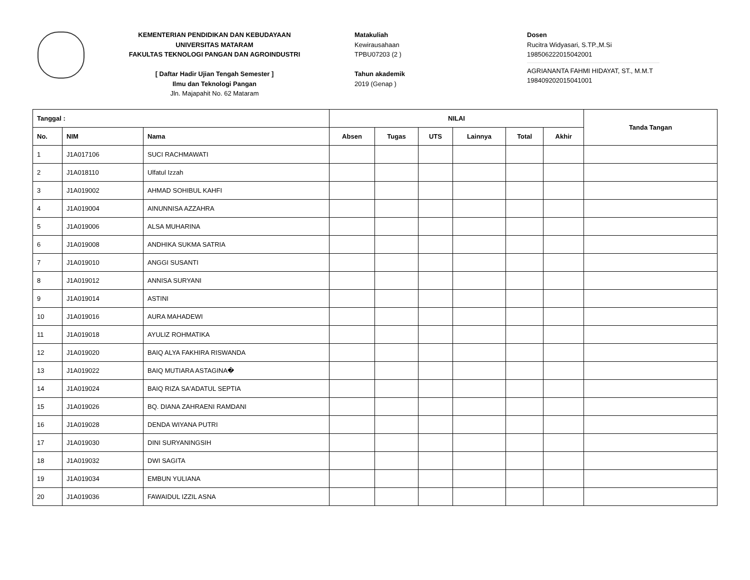KEMENTERIAN PENDIDIKAN DAN KEBUDAYAAN
UNIVERSITAS MATARAM
FAKULTAS TEKNOLOGI PANGAN DAN AGROINDUSTRI
[ Daftar Hadir Ujian Tengah Semester ]
Ilmu dan Teknologi Pangan
Jln. Majapahit No. 62 Mataram
Matakuliah
Kewirausahaan
TPBU07203 (2 )
Tahun akademik
2019 (Genap )
Dosen
Rucitra Widyasari, S.TP.,M.Si
198506222015042001
AGRIANANTA FAHMI HIDAYAT, ST., M.M.T
198409202015041001
| Tanggal : | | | NILAI | | | | | | Tanda Tangan |
| --- | --- | --- | --- | --- | --- | --- | --- | --- | --- |
| No. | NIM | Nama | Absen | Tugas | UTS | Lainnya | Total | Akhir | |
| 1 | J1A017106 | SUCI RACHMAWATI | | | | | | | |
| 2 | J1A018110 | Ulfatul Izzah | | | | | | | |
| 3 | J1A019002 | AHMAD SOHIBUL KAHFI | | | | | | | |
| 4 | J1A019004 | AINUNNISA AZZAHRA | | | | | | | |
| 5 | J1A019006 | ALSA MUHARINA | | | | | | | |
| 6 | J1A019008 | ANDHIKA SUKMA SATRIA | | | | | | | |
| 7 | J1A019010 | ANGGI SUSANTI | | | | | | | |
| 8 | J1A019012 | ANNISA SURYANI | | | | | | | |
| 9 | J1A019014 | ASTINI | | | | | | | |
| 10 | J1A019016 | AURA MAHADEWI | | | | | | | |
| 11 | J1A019018 | AYULIZ ROHMATIKA | | | | | | | |
| 12 | J1A019020 | BAIQ ALYA FAKHIRA RISWANDA | | | | | | | |
| 13 | J1A019022 | BAIQ MUTIARA ASTAGINA� | | | | | | | |
| 14 | J1A019024 | BAIQ RIZA SA'ADATUL SEPTIA | | | | | | | |
| 15 | J1A019026 | BQ. DIANA ZAHRAENI RAMDANI | | | | | | | |
| 16 | J1A019028 | DENDA WIYANA PUTRI | | | | | | | |
| 17 | J1A019030 | DINI SURYANINGSIH | | | | | | | |
| 18 | J1A019032 | DWI SAGITA | | | | | | | |
| 19 | J1A019034 | EMBUN YULIANA | | | | | | | |
| 20 | J1A019036 | FAWAIDUL IZZIL ASNA | | | | | | | |